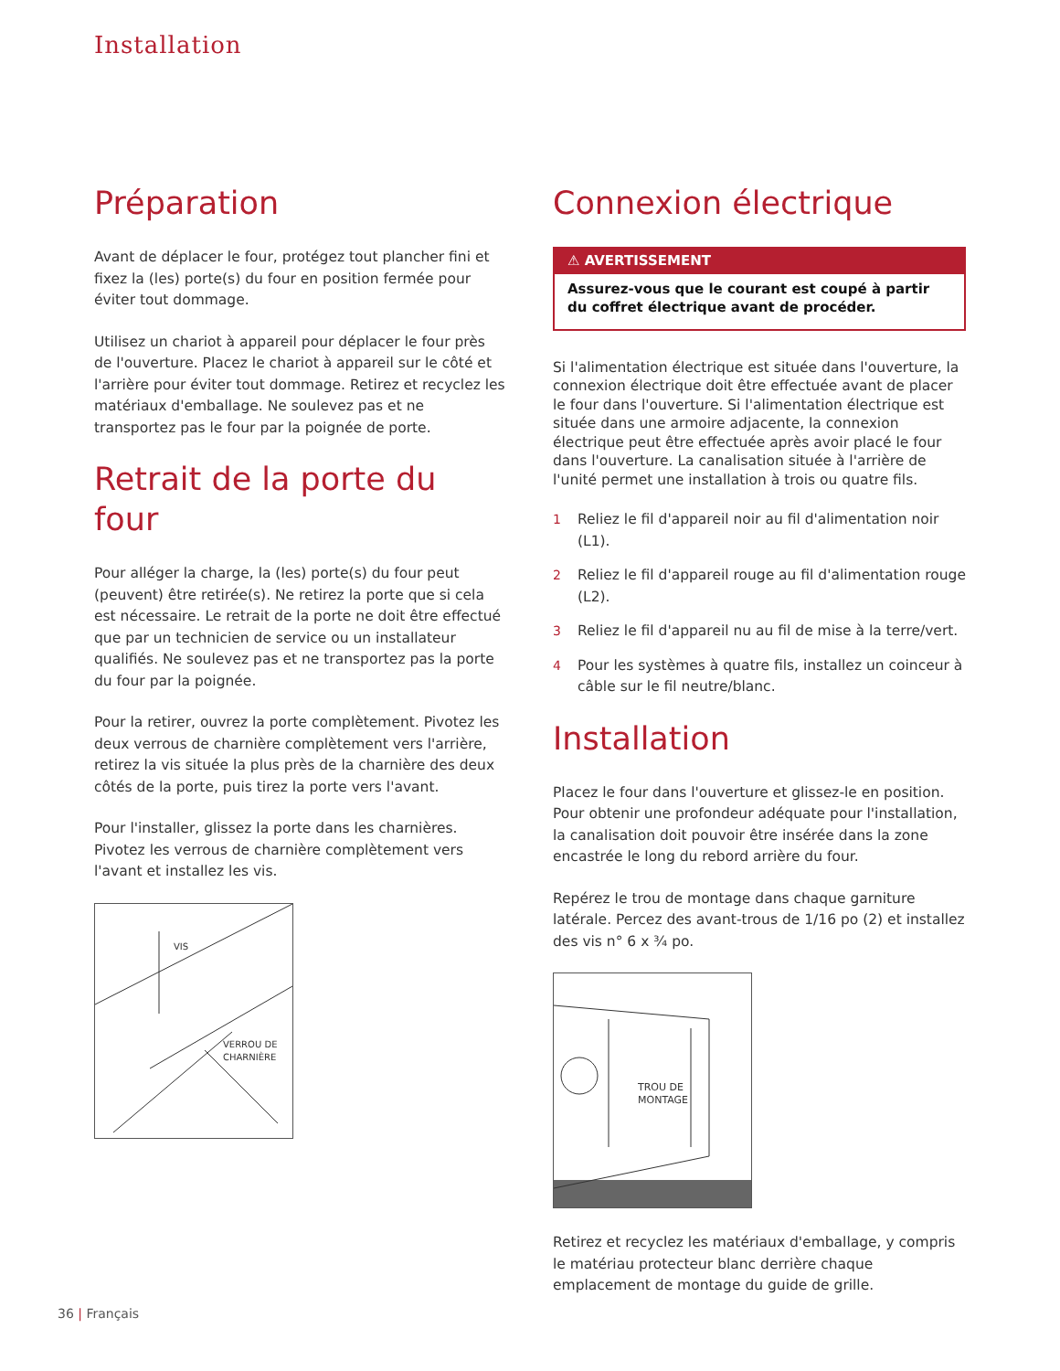Installation
Préparation
Avant de déplacer le four, protégez tout plancher fini et fixez la (les) porte(s) du four en position fermée pour éviter tout dommage.
Utilisez un chariot à appareil pour déplacer le four près de l'ouverture. Placez le chariot à appareil sur le côté et l'arrière pour éviter tout dommage. Retirez et recyclez les matériaux d'emballage. Ne soulevez pas et ne transportez pas le four par la poignée de porte.
Retrait de la porte du four
Pour alléger la charge, la (les) porte(s) du four peut (peuvent) être retirée(s). Ne retirez la porte que si cela est nécessaire. Le retrait de la porte ne doit être effectué que par un technicien de service ou un installateur qualifiés. Ne soulevez pas et ne transportez pas la porte du four par la poignée.
Pour la retirer, ouvrez la porte complètement. Pivotez les deux verrous de charnière complètement vers l'arrière, retirez la vis située la plus près de la charnière des deux côtés de la porte, puis tirez la porte vers l'avant.
Pour l'installer, glissez la porte dans les charnières. Pivotez les verrous de charnière complètement vers l'avant et installez les vis.
VIS
VERROU DE
CHARNIÈRE
Connexion électrique
⚠ AVERTISSEMENT
Assurez-vous que le courant est coupé à partir du coffret électrique avant de procéder.
Si l'alimentation électrique est située dans l'ouverture, la connexion électrique doit être effectuée avant de placer le four dans l'ouverture. Si l'alimentation électrique est située dans une armoire adjacente, la connexion électrique peut être effectuée après avoir placé le four dans l'ouverture. La canalisation située à l'arrière de l'unité permet une installation à trois ou quatre fils.
1 Reliez le fil d'appareil noir au fil d'alimentation noir (L1).
2 Reliez le fil d'appareil rouge au fil d'alimentation rouge (L2).
3 Reliez le fil d'appareil nu au fil de mise à la terre/vert.
4 Pour les systèmes à quatre fils, installez un coinceur à câble sur le fil neutre/blanc.
Installation
Placez le four dans l'ouverture et glissez-le en position. Pour obtenir une profondeur adéquate pour l'installation, la canalisation doit pouvoir être insérée dans la zone encastrée le long du rebord arrière du four.
Repérez le trou de montage dans chaque garniture latérale. Percez des avant-trous de 1/16 po (2) et installez des vis n° 6 x ¾ po.
TROU DE
MONTAGE
Retirez et recyclez les matériaux d'emballage, y compris le matériau protecteur blanc derrière chaque emplacement de montage du guide de grille.
36 | Français